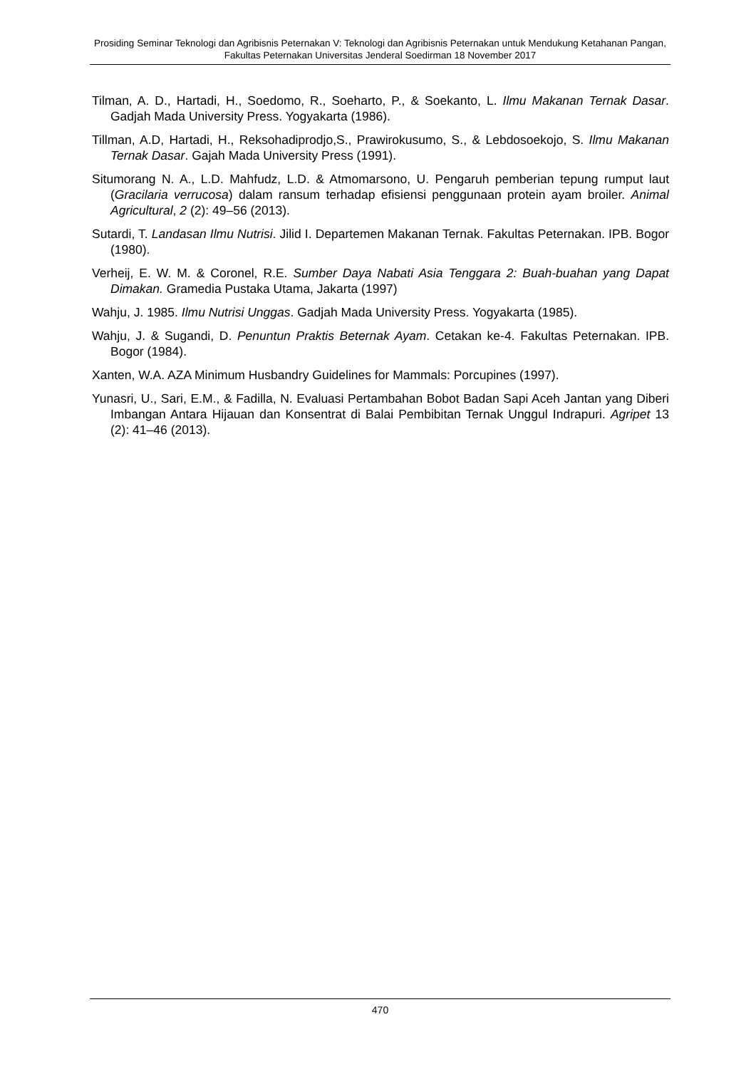Prosiding Seminar Teknologi dan Agribisnis Peternakan V: Teknologi dan Agribisnis Peternakan untuk Mendukung Ketahanan Pangan, Fakultas Peternakan Universitas Jenderal Soedirman 18 November 2017
Tilman, A. D., Hartadi, H., Soedomo, R., Soeharto, P., & Soekanto, L. Ilmu Makanan Ternak Dasar. Gadjah Mada University Press. Yogyakarta (1986).
Tillman, A.D, Hartadi, H., Reksohadiprodjo,S., Prawirokusumo, S., & Lebdosoekojo, S. Ilmu Makanan Ternak Dasar. Gajah Mada University Press (1991).
Situmorang N. A., L.D. Mahfudz, L.D. & Atmomarsono, U. Pengaruh pemberian tepung rumput laut (Gracilaria verrucosa) dalam ransum terhadap efisiensi penggunaan protein ayam broiler. Animal Agricultural, 2 (2): 49–56 (2013).
Sutardi, T. Landasan Ilmu Nutrisi. Jilid I. Departemen Makanan Ternak. Fakultas Peternakan. IPB. Bogor (1980).
Verheij, E. W. M. & Coronel, R.E. Sumber Daya Nabati Asia Tenggara 2: Buah-buahan yang Dapat Dimakan. Gramedia Pustaka Utama, Jakarta (1997)
Wahju, J. 1985. Ilmu Nutrisi Unggas. Gadjah Mada University Press. Yogyakarta (1985).
Wahju, J. & Sugandi, D. Penuntun Praktis Beternak Ayam. Cetakan ke-4. Fakultas Peternakan. IPB. Bogor (1984).
Xanten, W.A. AZA Minimum Husbandry Guidelines for Mammals: Porcupines (1997).
Yunasri, U., Sari, E.M., & Fadilla, N. Evaluasi Pertambahan Bobot Badan Sapi Aceh Jantan yang Diberi Imbangan Antara Hijauan dan Konsentrat di Balai Pembibitan Ternak Unggul Indrapuri. Agripet 13 (2): 41–46 (2013).
470